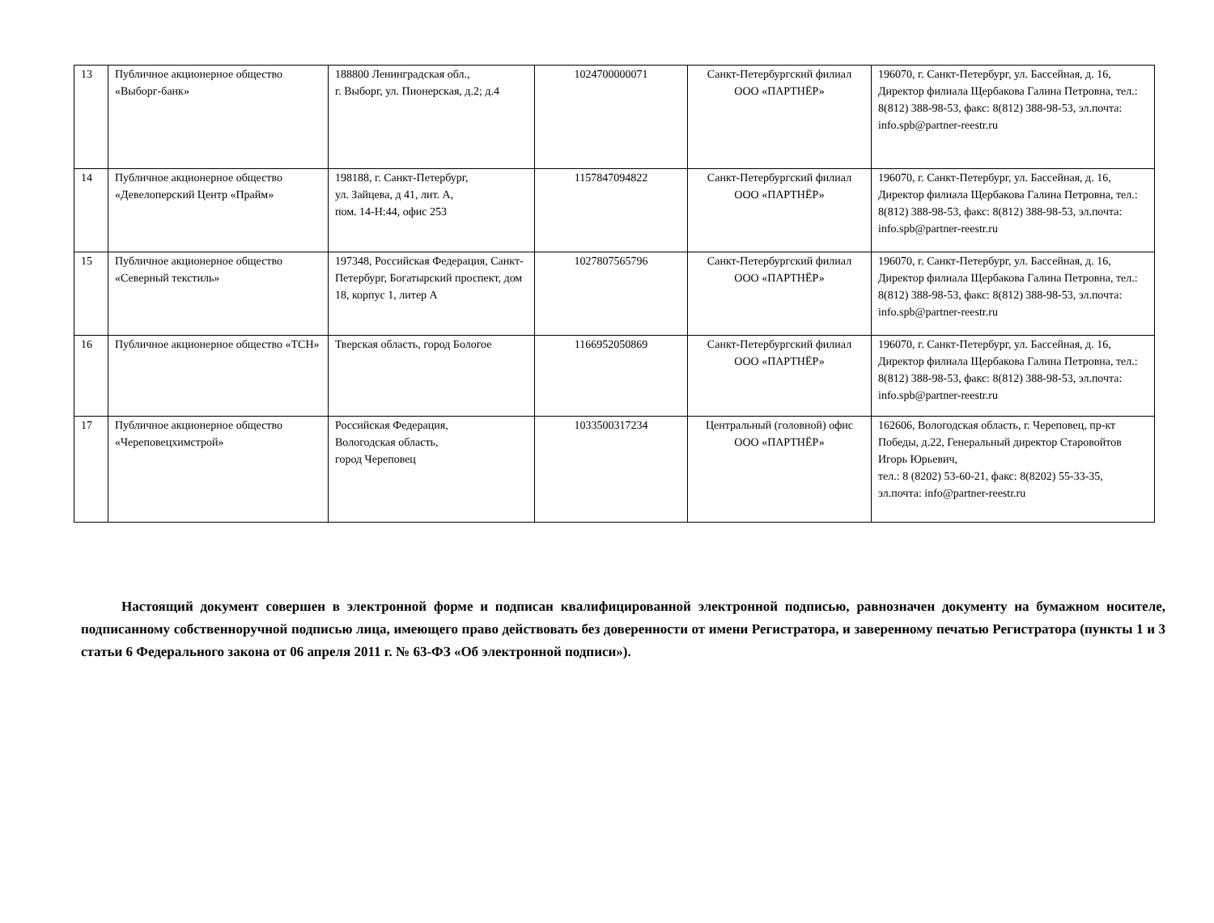| 13 | Публичное акционерное общество «Выборг-банк» | 188800 Ленинградская обл., г. Выборг, ул. Пионерская, д.2; д.4 | 1024700000071 | Санкт-Петербургский филиал ООО «ПАРТНЁР» | 196070, г. Санкт-Петербург, ул. Бассейная, д. 16, Директор филиала Щербакова Галина Петровна, тел.: 8(812) 388-98-53, факс: 8(812) 388-98-53, эл.почта: info.spb@partner-reestr.ru |
| 14 | Публичное акционерное общество «Девелоперский Центр «Прайм» | 198188, г. Санкт-Петербург, ул. Зайцева, д 41, лит. А, пом. 14-Н:44, офис 253 | 1157847094822 | Санкт-Петербургский филиал ООО «ПАРТНЁР» | 196070, г. Санкт-Петербург, ул. Бассейная, д. 16, Директор филиала Щербакова Галина Петровна, тел.: 8(812) 388-98-53, факс: 8(812) 388-98-53, эл.почта: info.spb@partner-reestr.ru |
| 15 | Публичное акционерное общество «Северный текстиль» | 197348, Российская Федерация, Санкт- Петербург, Богатырский проспект, дом 18, корпус 1, литер А | 1027807565796 | Санкт-Петербургский филиал ООО «ПАРТНЁР» | 196070, г. Санкт-Петербург, ул. Бассейная, д. 16, Директор филиала Щербакова Галина Петровна, тел.: 8(812) 388-98-53, факс: 8(812) 388-98-53, эл.почта: info.spb@partner-reestr.ru |
| 16 | Публичное акционерное общество «ТСН» | Тверская область, город Бологое | 1166952050869 | Санкт-Петербургский филиал ООО «ПАРТНЁР» | 196070, г. Санкт-Петербург, ул. Бассейная, д. 16, Директор филиала Щербакова Галина Петровна, тел.: 8(812) 388-98-53, факс: 8(812) 388-98-53, эл.почта: info.spb@partner-reestr.ru |
| 17 | Публичное акционерное общество «Череповецхимстрой» | Российская Федерация, Вологодская область, город Череповец | 1033500317234 | Центральный (головной) офис ООО «ПАРТНЁР» | 162606, Вологодская область, г. Череповец, пр-кт Победы, д.22, Генеральный директор Старовойтов Игорь Юрьевич, тел.: 8 (8202) 53-60-21, факс: 8(8202) 55-33-35, эл.почта: info@partner-reestr.ru |
Настоящий документ совершен в электронной форме и подписан квалифицированной электронной подписью, равнозначен документу на бумажном носителе, подписанному собственноручной подписью лица, имеющего право действовать без доверенности от имени Регистратора, и заверенному печатью Регистратора (пункты 1 и 3 статьи 6 Федерального закона от 06 апреля 2011 г. № 63-ФЗ «Об электронной подписи»).